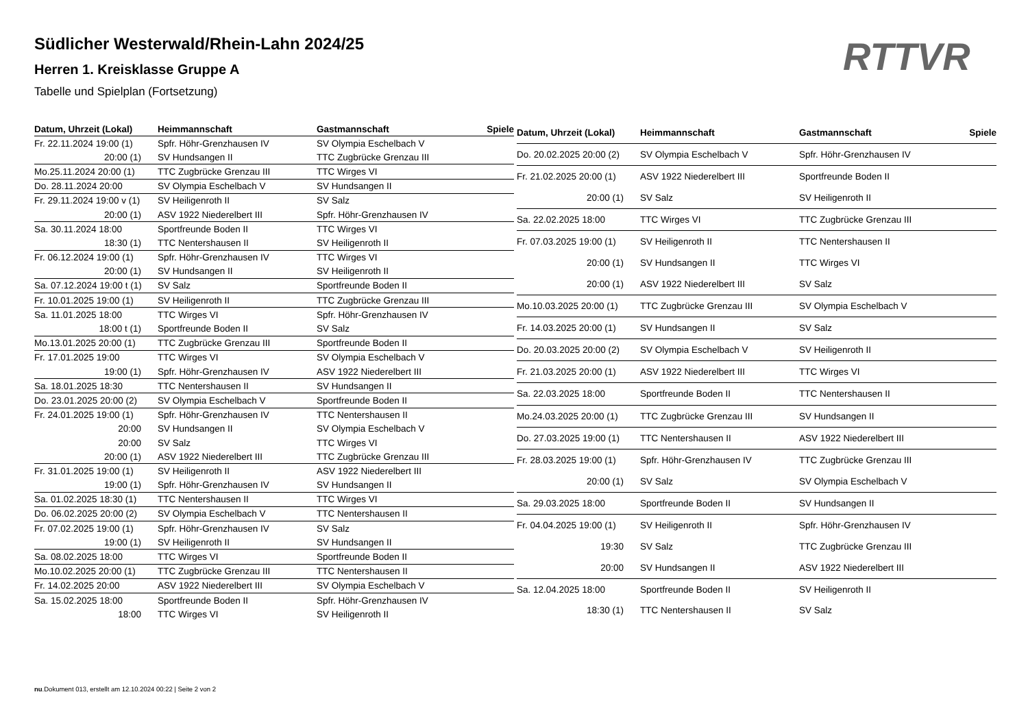Südlicher Westerwald/Rhein-Lahn 2024/25
Herren 1. Kreisklasse Gruppe A
Tabelle und Spielplan (Fortsetzung)
RTTVR
| Datum, Uhrzeit (Lokal) | Heimmannschaft | Gastmannschaft | Spiele |
| --- | --- | --- | --- |
| Fr. 22.11.2024 19:00 (1) | Spfr. Höhr-Grenzhausen IV | SV Olympia Eschelbach V | |
| 20:00 (1) | SV Hundsangen II | TTC Zugbrücke Grenzau III | |
| Mo.25.11.2024 20:00 (1) | TTC Zugbrücke Grenzau III | TTC Wirges VI | |
| Do. 28.11.2024 20:00 | SV Olympia Eschelbach V | SV Hundsangen II | |
| Fr. 29.11.2024 19:00 v (1) | SV Heiligenroth II | SV Salz | |
| 20:00 (1) | ASV 1922 Niederelbert III | Spfr. Höhr-Grenzhausen IV | |
| Sa. 30.11.2024 18:00 | Sportfreunde Boden II | TTC Wirges VI | |
| 18:30 (1) | TTC Nentershausen II | SV Heiligenroth II | |
| Fr. 06.12.2024 19:00 (1) | Spfr. Höhr-Grenzhausen IV | TTC Wirges VI | |
| 20:00 (1) | SV Hundsangen II | SV Heiligenroth II | |
| Sa. 07.12.2024 19:00 t (1) | SV Salz | Sportfreunde Boden II | |
| Fr. 10.01.2025 19:00 (1) | SV Heiligenroth II | TTC Zugbrücke Grenzau III | |
| Sa. 11.01.2025 18:00 | TTC Wirges VI | Spfr. Höhr-Grenzhausen IV | |
| 18:00 t (1) | Sportfreunde Boden II | SV Salz | |
| Mo.13.01.2025 20:00 (1) | TTC Zugbrücke Grenzau III | Sportfreunde Boden II | |
| Fr. 17.01.2025 19:00 | TTC Wirges VI | SV Olympia Eschelbach V | |
| 19:00 (1) | Spfr. Höhr-Grenzhausen IV | ASV 1922 Niederelbert III | |
| Sa. 18.01.2025 18:30 | TTC Nentershausen II | SV Hundsangen II | |
| Do. 23.01.2025 20:00 (2) | SV Olympia Eschelbach V | Sportfreunde Boden II | |
| Fr. 24.01.2025 19:00 (1) | Spfr. Höhr-Grenzhausen IV | TTC Nentershausen II | |
| 20:00 | SV Hundsangen II | SV Olympia Eschelbach V | |
| 20:00 | SV Salz | TTC Wirges VI | |
| 20:00 (1) | ASV 1922 Niederelbert III | TTC Zugbrücke Grenzau III | |
| Fr. 31.01.2025 19:00 (1) | SV Heiligenroth II | ASV 1922 Niederelbert III | |
| 19:00 (1) | Spfr. Höhr-Grenzhausen IV | SV Hundsangen II | |
| Sa. 01.02.2025 18:30 (1) | TTC Nentershausen II | TTC Wirges VI | |
| Do. 06.02.2025 20:00 (2) | SV Olympia Eschelbach V | TTC Nentershausen II | |
| Fr. 07.02.2025 19:00 (1) | Spfr. Höhr-Grenzhausen IV | SV Salz | |
| 19:00 (1) | SV Heiligenroth II | SV Hundsangen II | |
| Sa. 08.02.2025 18:00 | TTC Wirges VI | Sportfreunde Boden II | |
| Mo.10.02.2025 20:00 (1) | TTC Zugbrücke Grenzau III | TTC Nentershausen II | |
| Fr. 14.02.2025 20:00 | ASV 1922 Niederelbert III | SV Olympia Eschelbach V | |
| Sa. 15.02.2025 18:00 | Sportfreunde Boden II | Spfr. Höhr-Grenzhausen IV | |
| 18:00 | TTC Wirges VI | SV Heiligenroth II | |
| Datum, Uhrzeit (Lokal) | Heimmannschaft | Gastmannschaft | Spiele |
| --- | --- | --- | --- |
| Do. 20.02.2025 20:00 (2) | SV Olympia Eschelbach V | Spfr. Höhr-Grenzhausen IV | |
| Fr. 21.02.2025 20:00 (1) | ASV 1922 Niederelbert III | Sportfreunde Boden II | |
| 20:00 (1) | SV Salz | SV Heiligenroth II | |
| Sa. 22.02.2025 18:00 | TTC Wirges VI | TTC Zugbrücke Grenzau III | |
| Fr. 07.03.2025 19:00 (1) | SV Heiligenroth II | TTC Nentershausen II | |
| 20:00 (1) | SV Hundsangen II | TTC Wirges VI | |
| 20:00 (1) | ASV 1922 Niederelbert III | SV Salz | |
| Mo.10.03.2025 20:00 (1) | TTC Zugbrücke Grenzau III | SV Olympia Eschelbach V | |
| Fr. 14.03.2025 20:00 (1) | SV Hundsangen II | SV Salz | |
| Do. 20.03.2025 20:00 (2) | SV Olympia Eschelbach V | SV Heiligenroth II | |
| Fr. 21.03.2025 20:00 (1) | ASV 1922 Niederelbert III | TTC Wirges VI | |
| Sa. 22.03.2025 18:00 | Sportfreunde Boden II | TTC Nentershausen II | |
| Mo.24.03.2025 20:00 (1) | TTC Zugbrücke Grenzau III | SV Hundsangen II | |
| Do. 27.03.2025 19:00 (1) | TTC Nentershausen II | ASV 1922 Niederelbert III | |
| Fr. 28.03.2025 19:00 (1) | Spfr. Höhr-Grenzhausen IV | TTC Zugbrücke Grenzau III | |
| 20:00 (1) | SV Salz | SV Olympia Eschelbach V | |
| Sa. 29.03.2025 18:00 | Sportfreunde Boden II | SV Hundsangen II | |
| Fr. 04.04.2025 19:00 (1) | SV Heiligenroth II | Spfr. Höhr-Grenzhausen IV | |
| 19:30 | SV Salz | TTC Zugbrücke Grenzau III | |
| 20:00 | SV Hundsangen II | ASV 1922 Niederelbert III | |
| Sa. 12.04.2025 18:00 | Sportfreunde Boden II | SV Heiligenroth II | |
| 18:30 (1) | TTC Nentershausen II | SV Salz | |
nu.Dokument 013, erstellt am 12.10.2024 00:22 | Seite 2 von 2